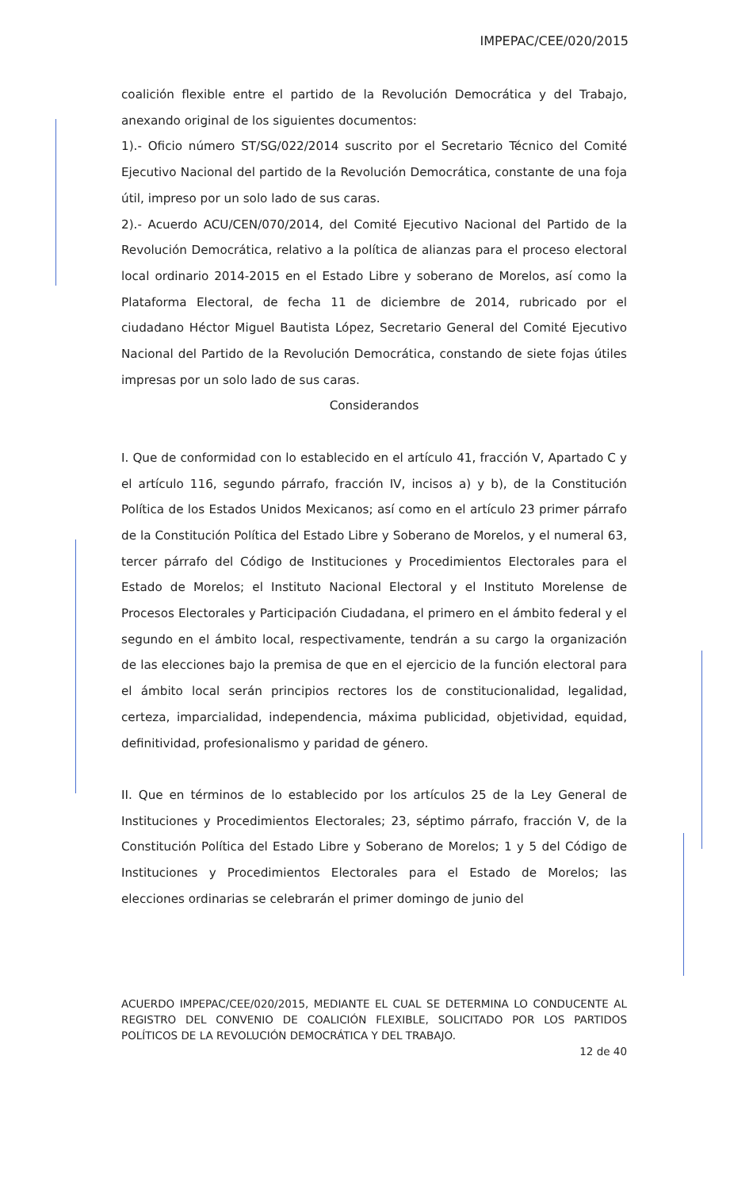IMPEPAC/CEE/020/2015
coalición flexible entre el partido de la Revolución Democrática y del Trabajo, anexando original de los siguientes documentos:
1).- Oficio número ST/SG/022/2014 suscrito por el Secretario Técnico del Comité Ejecutivo Nacional del partido de la Revolución Democrática, constante de una foja útil, impreso por un solo lado de sus caras.
2).- Acuerdo ACU/CEN/070/2014, del Comité Ejecutivo Nacional del Partido de la Revolución Democrática, relativo a la política de alianzas para el proceso electoral local ordinario 2014-2015 en el Estado Libre y soberano de Morelos, así como la Plataforma Electoral, de fecha 11 de diciembre de 2014, rubricado por el ciudadano Héctor Miguel Bautista López, Secretario General del Comité Ejecutivo Nacional del Partido de la Revolución Democrática, constando de siete fojas útiles impresas por un solo lado de sus caras.
Considerandos
I. Que de conformidad con lo establecido en el artículo 41, fracción V, Apartado C y el artículo 116, segundo párrafo, fracción IV, incisos a) y b), de la Constitución Política de los Estados Unidos Mexicanos; así como en el artículo 23 primer párrafo de la Constitución Política del Estado Libre y Soberano de Morelos, y el numeral 63, tercer párrafo del Código de Instituciones y Procedimientos Electorales para el Estado de Morelos; el Instituto Nacional Electoral y el Instituto Morelense de Procesos Electorales y Participación Ciudadana, el primero en el ámbito federal y el segundo en el ámbito local, respectivamente, tendrán a su cargo la organización de las elecciones bajo la premisa de que en el ejercicio de la función electoral para el ámbito local serán principios rectores los de constitucionalidad, legalidad, certeza, imparcialidad, independencia, máxima publicidad, objetividad, equidad, definitividad, profesionalismo y paridad de género.
II. Que en términos de lo establecido por los artículos 25 de la Ley General de Instituciones y Procedimientos Electorales; 23, séptimo párrafo, fracción V, de la Constitución Política del Estado Libre y Soberano de Morelos; 1 y 5 del Código de Instituciones y Procedimientos Electorales para el Estado de Morelos; las elecciones ordinarias se celebrarán el primer domingo de junio del
ACUERDO IMPEPAC/CEE/020/2015, MEDIANTE EL CUAL SE DETERMINA LO CONDUCENTE AL REGISTRO DEL CONVENIO DE COALICIÓN FLEXIBLE, SOLICITADO POR LOS PARTIDOS POLÍTICOS DE LA REVOLUCIÓN DEMOCRÁTICA Y DEL TRABAJO.
12 de 40